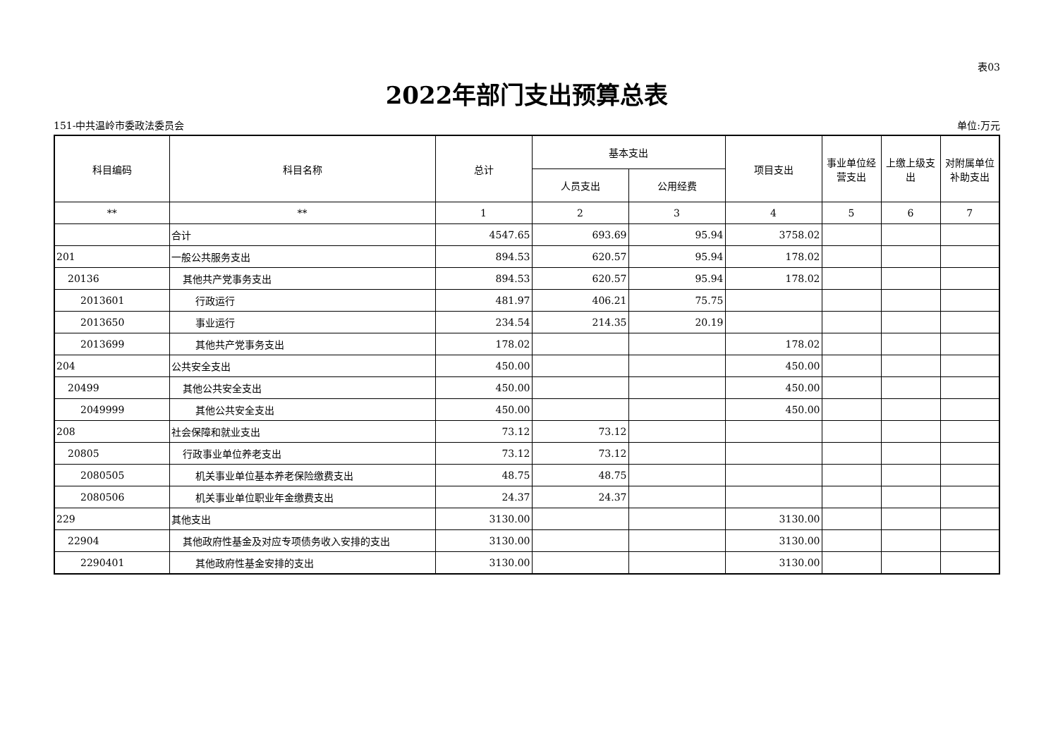表03
2022年部门支出预算总表
151-中共温岭市委政法委员会 单位:万元
| 科目编码 | 科目名称 | 总计 | 基本支出 | | 项目支出 | 事业单位经营支出 | 上缴上级支出 | 对附属单位补助支出 |
| --- | --- | --- | --- | --- | --- | --- | --- | --- |
| | | | 人员支出 | 公用经费 | | | | |
| ** | ** | 1 | 2 | 3 | 4 | 5 | 6 | 7 |
| | 合计 | 4547.65 | 693.69 | 95.94 | 3758.02 | | | |
| 201 | 一般公共服务支出 | 894.53 | 620.57 | 95.94 | 178.02 | | | |
| 20136 | 其他共产党事务支出 | 894.53 | 620.57 | 95.94 | 178.02 | | | |
| 2013601 | 行政运行 | 481.97 | 406.21 | 75.75 | | | | |
| 2013650 | 事业运行 | 234.54 | 214.35 | 20.19 | | | | |
| 2013699 | 其他共产党事务支出 | 178.02 | | | 178.02 | | | |
| 204 | 公共安全支出 | 450.00 | | | 450.00 | | | |
| 20499 | 其他公共安全支出 | 450.00 | | | 450.00 | | | |
| 2049999 | 其他公共安全支出 | 450.00 | | | 450.00 | | | |
| 208 | 社会保障和就业支出 | 73.12 | 73.12 | | | | | |
| 20805 | 行政事业单位养老支出 | 73.12 | 73.12 | | | | | |
| 2080505 | 机关事业单位基本养老保险缴费支出 | 48.75 | 48.75 | | | | | |
| 2080506 | 机关事业单位职业年金缴费支出 | 24.37 | 24.37 | | | | | |
| 229 | 其他支出 | 3130.00 | | | 3130.00 | | | |
| 22904 | 其他政府性基金及对应专项债务收入安排的支出 | 3130.00 | | | 3130.00 | | | |
| 2290401 | 其他政府性基金安排的支出 | 3130.00 | | | 3130.00 | | | |